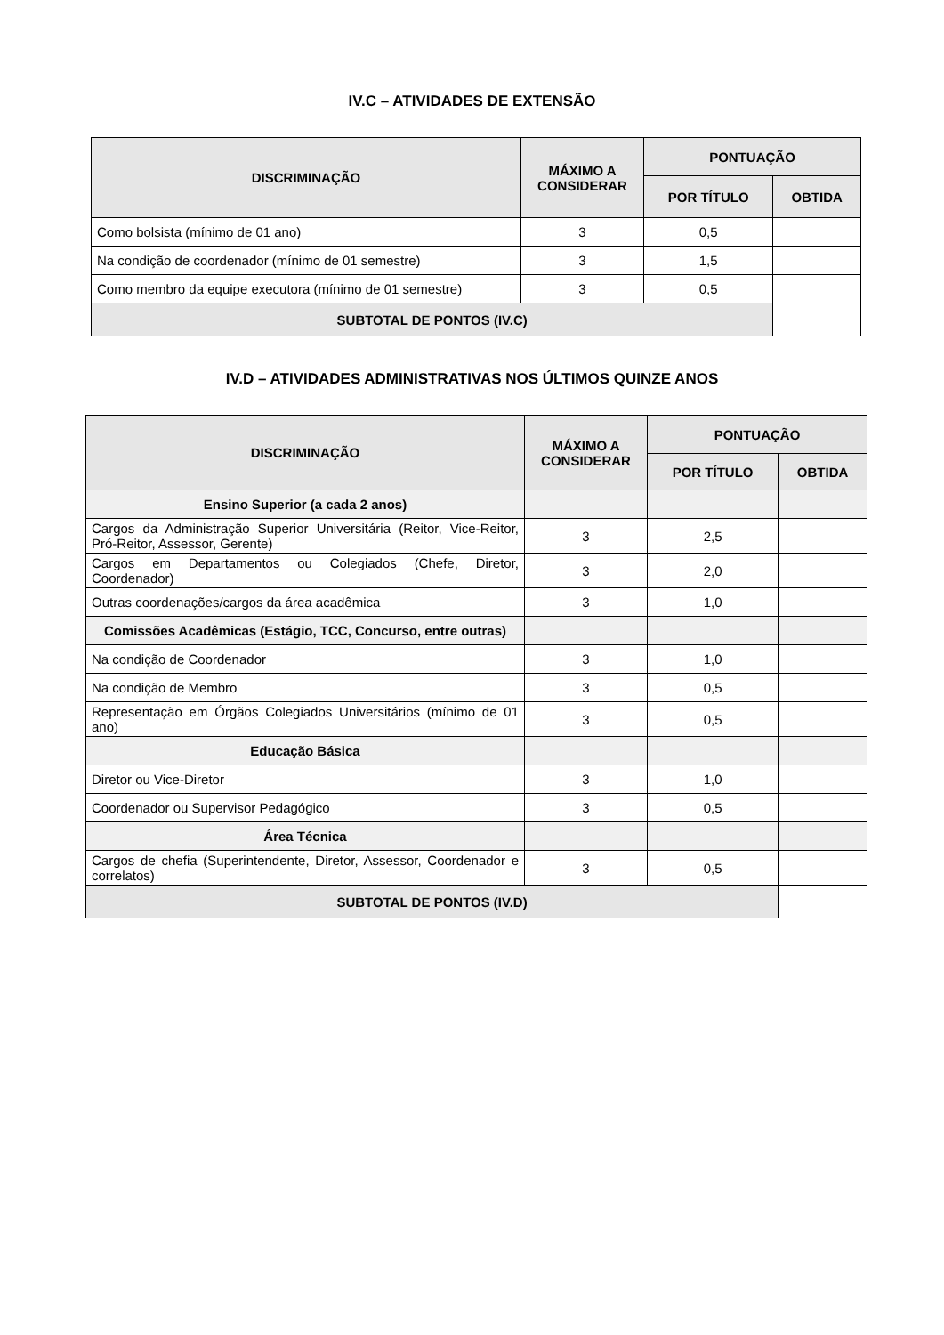IV.C – ATIVIDADES DE EXTENSÃO
| DISCRIMINAÇÃO | MÁXIMO A CONSIDERAR | PONTUAÇÃO | |
| --- | --- | --- | --- |
| | | POR TÍTULO | OBTIDA |
| Como bolsista (mínimo de 01 ano) | 3 | 0,5 | |
| Na condição de coordenador (mínimo de 01 semestre) | 3 | 1,5 | |
| Como membro da equipe executora (mínimo de 01 semestre) | 3 | 0,5 | |
| SUBTOTAL DE PONTOS (IV.C) | | | |
IV.D – ATIVIDADES ADMINISTRATIVAS NOS ÚLTIMOS QUINZE ANOS
| DISCRIMINAÇÃO | MÁXIMO A CONSIDERAR | PONTUAÇÃO | |
| --- | --- | --- | --- |
| | | POR TÍTULO | OBTIDA |
| Ensino Superior (a cada 2 anos) | | | |
| Cargos da Administração Superior Universitária (Reitor, Vice-Reitor, Pró-Reitor, Assessor, Gerente) | 3 | 2,5 | |
| Cargos em Departamentos ou Colegiados (Chefe, Diretor, Coordenador) | 3 | 2,0 | |
| Outras coordenações/cargos da área acadêmica | 3 | 1,0 | |
| Comissões Acadêmicas (Estágio, TCC, Concurso, entre outras) | | | |
| Na condição de Coordenador | 3 | 1,0 | |
| Na condição de Membro | 3 | 0,5 | |
| Representação em Órgãos Colegiados Universitários (mínimo de 01 ano) | 3 | 0,5 | |
| Educação Básica | | | |
| Diretor ou Vice-Diretor | 3 | 1,0 | |
| Coordenador ou Supervisor Pedagógico | 3 | 0,5 | |
| Área Técnica | | | |
| Cargos de chefia (Superintendente, Diretor, Assessor, Coordenador e correlatos) | 3 | 0,5 | |
| SUBTOTAL DE PONTOS (IV.D) | | | |